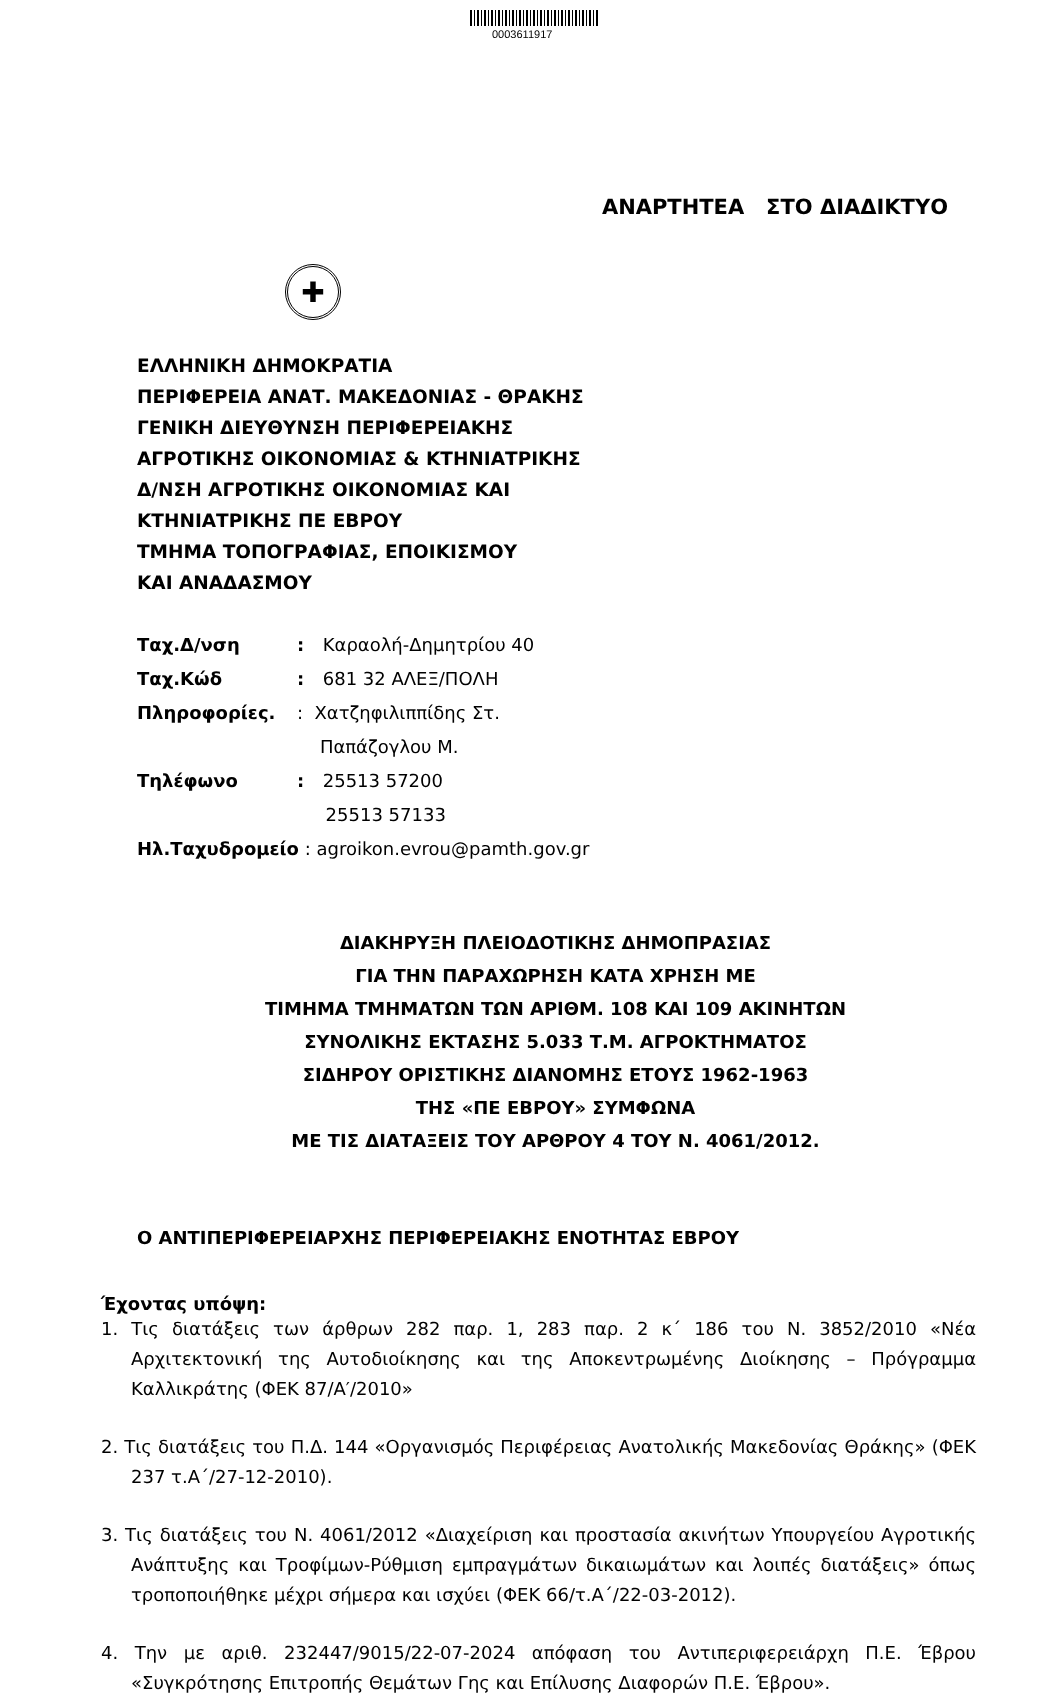0003611917
ΑΝΑΡΤΗΤΕΑ ΣΤΟ ΔΙΑΔΙΚΤΥΟ
✚
ΕΛΛΗΝΙΚΗ ΔΗΜΟΚΡΑΤΙΑ
ΠΕΡΙΦΕΡΕΙΑ ΑΝΑΤ. ΜΑΚΕΔΟΝΙΑΣ - ΘΡΑΚΗΣ
ΓΕΝΙΚΗ ΔΙΕΥΘΥΝΣΗ ΠΕΡΙΦΕΡΕΙΑΚΗΣ
ΑΓΡΟΤΙΚΗΣ ΟΙΚΟΝΟΜΙΑΣ & ΚΤΗΝΙΑΤΡΙΚΗΣ
Δ/ΝΣΗ ΑΓΡΟΤΙΚΗΣ ΟΙΚΟΝΟΜΙΑΣ ΚΑΙ
ΚΤΗΝΙΑΤΡΙΚΗΣ ΠΕ ΕΒΡΟΥ
ΤΜΗΜΑ ΤΟΠΟΓΡΑΦΙΑΣ, ΕΠΟΙΚΙΣΜΟΥ
ΚΑΙ ΑΝΑΔΑΣΜΟΥ
Ταχ.Δ/νση : Καραολή-Δημητρίου 40
Ταχ.Κώδ : 681 32 ΑΛΕΞ/ΠΟΛΗ
Πληροφορίες. : Χατζηφιλιππίδης Στ.
Παπάζογλου Μ.
Τηλέφωνο : 25513 57200
25513 57133
Ηλ.Ταχυδρομείο : agroikon.evrou@pamth.gov.gr
ΔΙΑΚΗΡΥΞΗ ΠΛΕΙΟΔΟΤΙΚΗΣ ΔΗΜΟΠΡΑΣΙΑΣ
ΓΙΑ ΤΗΝ ΠΑΡΑΧΩΡΗΣΗ ΚΑΤΑ ΧΡΗΣΗ ΜΕ
ΤΙΜΗΜΑ ΤΜΗΜΑΤΩΝ ΤΩΝ ΑΡΙΘΜ. 108 ΚΑΙ 109 ΑΚΙΝΗΤΩΝ
ΣΥΝΟΛΙΚΗΣ ΕΚΤΑΣΗΣ 5.033 Τ.Μ. ΑΓΡΟΚΤΗΜΑΤΟΣ
ΣΙΔΗΡΟΥ ΟΡΙΣΤΙΚΗΣ ΔΙΑΝΟΜΗΣ ΕΤΟΥΣ 1962-1963
ΤΗΣ «ΠΕ ΕΒΡΟΥ» ΣΥΜΦΩΝΑ
ΜΕ ΤΙΣ ΔΙΑΤΑΞΕΙΣ ΤΟΥ ΑΡΘΡΟΥ 4 ΤΟΥ Ν. 4061/2012.
Ο ΑΝΤΙΠΕΡΙΦΕΡΕΙΑΡΧΗΣ ΠΕΡΙΦΕΡΕΙΑΚΗΣ ΕΝΟΤΗΤΑΣ ΕΒΡΟΥ
Έχοντας υπόψη:
1. Τις διατάξεις των άρθρων 282 παρ. 1, 283 παρ. 2 κ΄ 186 του Ν. 3852/2010 «Νέα Αρχιτεκτονική της Αυτοδιοίκησης και της Αποκεντρωμένης Διοίκησης – Πρόγραμμα Καλλικράτης (ΦΕΚ 87/Α′/2010»
2. Τις διατάξεις του Π.Δ. 144 «Οργανισμός Περιφέρειας Ανατολικής Μακεδονίας Θράκης» (ΦΕΚ 237 τ.Α΄/27-12-2010).
3. Τις διατάξεις του Ν. 4061/2012 «Διαχείριση και προστασία ακινήτων Υπουργείου Αγροτικής Ανάπτυξης και Τροφίμων-Ρύθμιση εμπραγμάτων δικαιωμάτων και λοιπές διατάξεις» όπως τροποποιήθηκε μέχρι σήμερα και ισχύει (ΦΕΚ 66/τ.Α΄/22-03-2012).
4. Την με αριθ. 232447/9015/22-07-2024 απόφαση του Αντιπεριφερειάρχη Π.Ε. Έβρου «Συγκρότησης Επιτροπής Θεμάτων Γης και Επίλυσης Διαφορών Π.Ε. Έβρου».